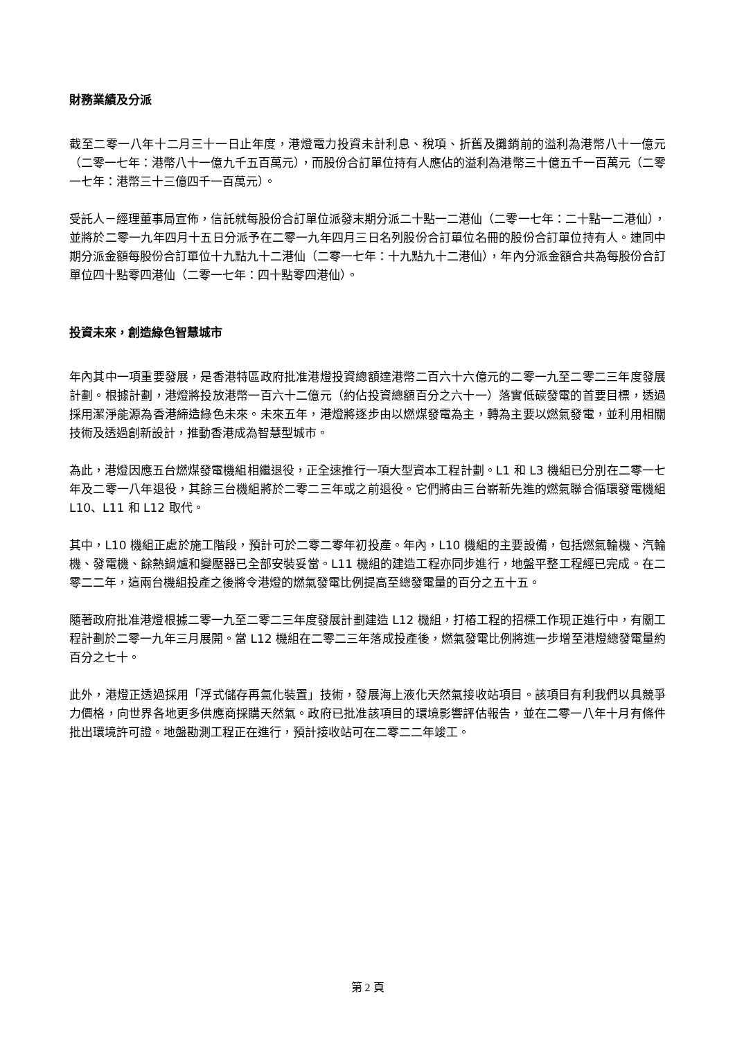財務業績及分派
截至二零一八年十二月三十一日止年度，港燈電力投資未計利息、稅項、折舊及攤銷前的溢利為港幣八十一億元（二零一七年：港幣八十一億九千五百萬元），而股份合訂單位持有人應佔的溢利為港幣三十億五千一百萬元（二零一七年：港幣三十三億四千一百萬元）。
受託人－經理董事局宣佈，信託就每股份合訂單位派發末期分派二十點一二港仙（二零一七年：二十點一二港仙），並將於二零一九年四月十五日分派予在二零一九年四月三日名列股份合訂單位名冊的股份合訂單位持有人。連同中期分派金額每股份合訂單位十九點九十二港仙（二零一七年：十九點九十二港仙），年內分派金額合共為每股份合訂單位四十點零四港仙（二零一七年：四十點零四港仙）。
投資未來，創造綠色智慧城市
年內其中一項重要發展，是香港特區政府批准港燈投資總額達港幣二百六十六億元的二零一九至二零二三年度發展計劃。根據計劃，港燈將投放港幣一百六十二億元（約佔投資總額百分之六十一）落實低碳發電的首要目標，透過採用潔淨能源為香港締造綠色未來。未來五年，港燈將逐步由以燃煤發電為主，轉為主要以燃氣發電，並利用相關技術及透過創新設計，推動香港成為智慧型城市。
為此，港燈因應五台燃煤發電機組相繼退役，正全速推行一項大型資本工程計劃。L1 和 L3 機組已分別在二零一七年及二零一八年退役，其餘三台機組將於二零二三年或之前退役。它們將由三台嶄新先進的燃氣聯合循環發電機組 L10、L11 和 L12 取代。
其中，L10 機組正處於施工階段，預計可於二零二零年初投產。年內，L10 機組的主要設備，包括燃氣輪機、汽輪機、發電機、餘熱鍋爐和變壓器已全部安裝妥當。L11 機組的建造工程亦同步進行，地盤平整工程經已完成。在二零二二年，這兩台機組投產之後將令港燈的燃氣發電比例提高至總發電量的百分之五十五。
隨著政府批准港燈根據二零一九至二零二三年度發展計劃建造 L12 機組，打樁工程的招標工作現正進行中，有關工程計劃於二零一九年三月展開。當 L12 機組在二零二三年落成投產後，燃氣發電比例將進一步增至港燈總發電量約百分之七十。
此外，港燈正透過採用「浮式儲存再氣化裝置」技術，發展海上液化天然氣接收站項目。該項目有利我們以具競爭力價格，向世界各地更多供應商採購天然氣。政府已批准該項目的環境影響評估報告，並在二零一八年十月有條件批出環境許可證。地盤勘測工程正在進行，預計接收站可在二零二二年竣工。
第 2 頁